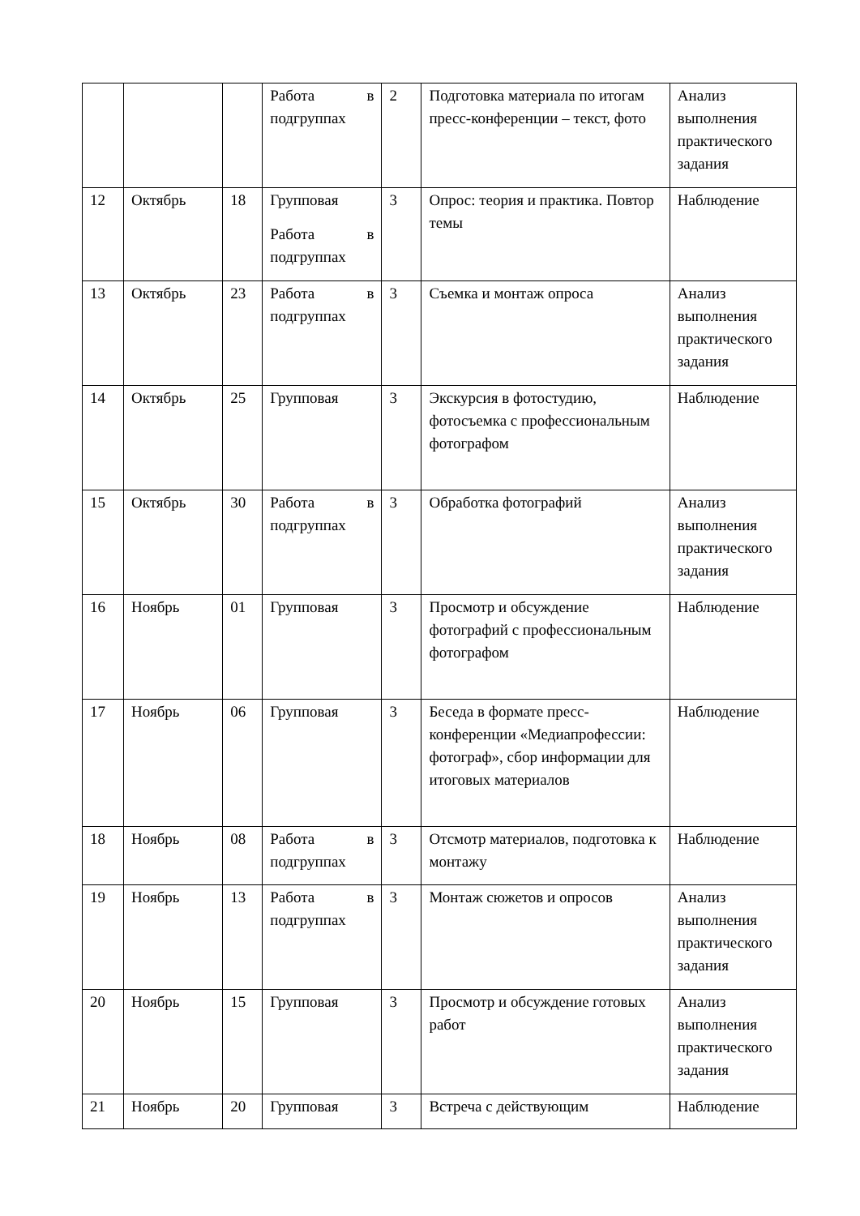| | | | Работа в подгруппах | 2 | Подготовка материала по итогам пресс-конференции – текст, фото | Анализ выполнения практического задания |
| 12 | Октябрь | 18 | Групповая Работа в подгруппах | 3 | Опрос: теория и практика. Повтор темы | Наблюдение |
| 13 | Октябрь | 23 | Работа в подгруппах | 3 | Съемка и монтаж опроса | Анализ выполнения практического задания |
| 14 | Октябрь | 25 | Групповая | 3 | Экскурсия в фотостудию, фотосъемка с профессиональным фотографом | Наблюдение |
| 15 | Октябрь | 30 | Работа в подгруппах | 3 | Обработка фотографий | Анализ выполнения практического задания |
| 16 | Ноябрь | 01 | Групповая | 3 | Просмотр и обсуждение фотографий с профессиональным фотографом | Наблюдение |
| 17 | Ноябрь | 06 | Групповая | 3 | Беседа в формате пресс-конференции «Медиапрофессии: фотограф», сбор информации для итоговых материалов | Наблюдение |
| 18 | Ноябрь | 08 | Работа в подгруппах | 3 | Отсмотр материалов, подготовка к монтажу | Наблюдение |
| 19 | Ноябрь | 13 | Работа в подгруппах | 3 | Монтаж сюжетов и опросов | Анализ выполнения практического задания |
| 20 | Ноябрь | 15 | Групповая | 3 | Просмотр и обсуждение готовых работ | Анализ выполнения практического задания |
| 21 | Ноябрь | 20 | Групповая | 3 | Встреча с действующим | Наблюдение |